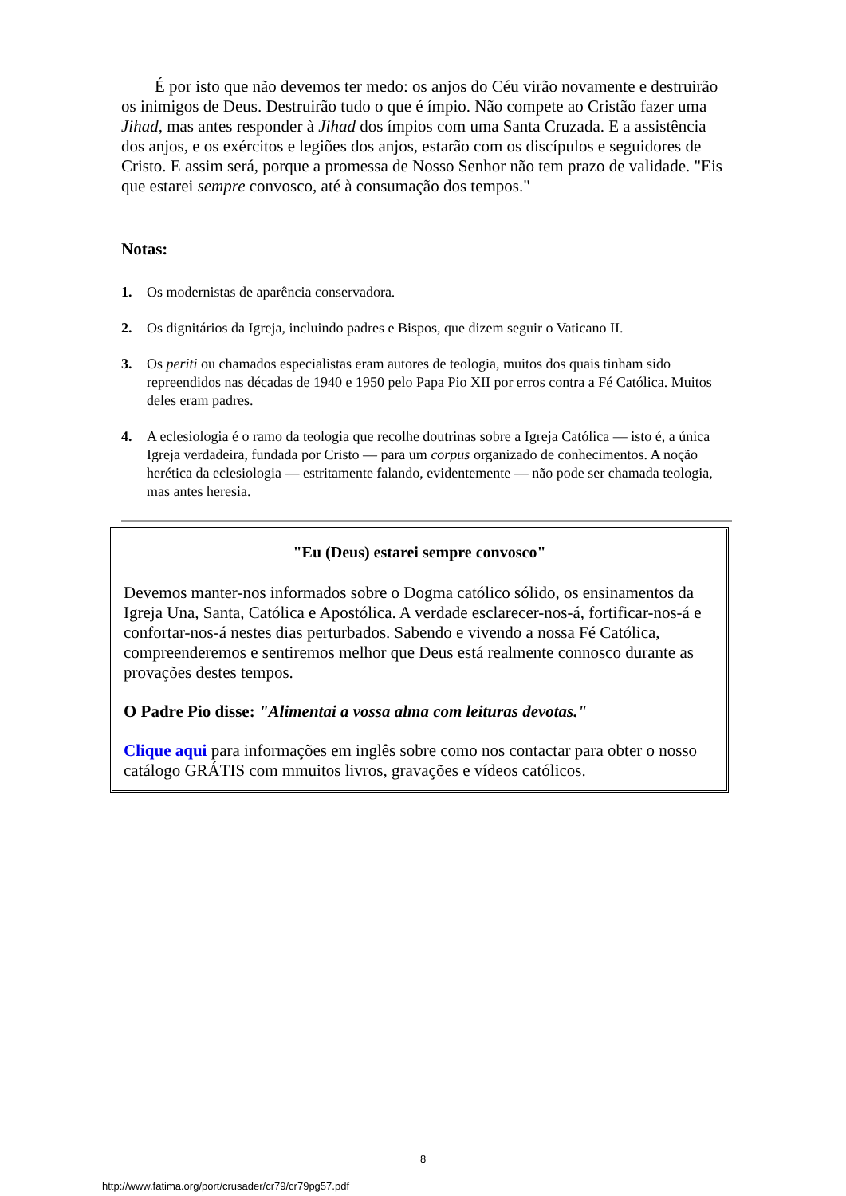É por isto que não devemos ter medo: os anjos do Céu virão novamente e destruirão os inimigos de Deus. Destruirão tudo o que é ímpio. Não compete ao Cristão fazer uma Jihad, mas antes responder à Jihad dos ímpios com uma Santa Cruzada. E a assistência dos anjos, e os exércitos e legiões dos anjos, estarão com os discípulos e seguidores de Cristo. E assim será, porque a promessa de Nosso Senhor não tem prazo de validade. "Eis que estarei sempre convosco, até à consumação dos tempos."
Notas:
1. Os modernistas de aparência conservadora.
2. Os dignitários da Igreja, incluindo padres e Bispos, que dizem seguir o Vaticano II.
3. Os periti ou chamados especialistas eram autores de teologia, muitos dos quais tinham sido repreendidos nas décadas de 1940 e 1950 pelo Papa Pio XII por erros contra a Fé Católica. Muitos deles eram padres.
4. A eclesiologia é o ramo da teologia que recolhe doutrinas sobre a Igreja Católica — isto é, a única Igreja verdadeira, fundada por Cristo — para um corpus organizado de conhecimentos. A noção herética da eclesiologia — estritamente falando, evidentemente — não pode ser chamada teologia, mas antes heresia.
"Eu (Deus) estarei sempre convosco"
Devemos manter-nos informados sobre o Dogma católico sólido, os ensinamentos da Igreja Una, Santa, Católica e Apostólica. A verdade esclarecer-nos-á, fortificar-nos-á e confortar-nos-á nestes dias perturbados. Sabendo e vivendo a nossa Fé Católica, compreenderemos e sentiremos melhor que Deus está realmente connosco durante as provações destes tempos.
O Padre Pio disse: "Alimentai a vossa alma com leituras devotas."
Clique aqui para informações em inglês sobre como nos contactar para obter o nosso catálogo GRÁTIS com mmuitos livros, gravações e vídeos católicos.
8
http://www.fatima.org/port/crusader/cr79/cr79pg57.pdf